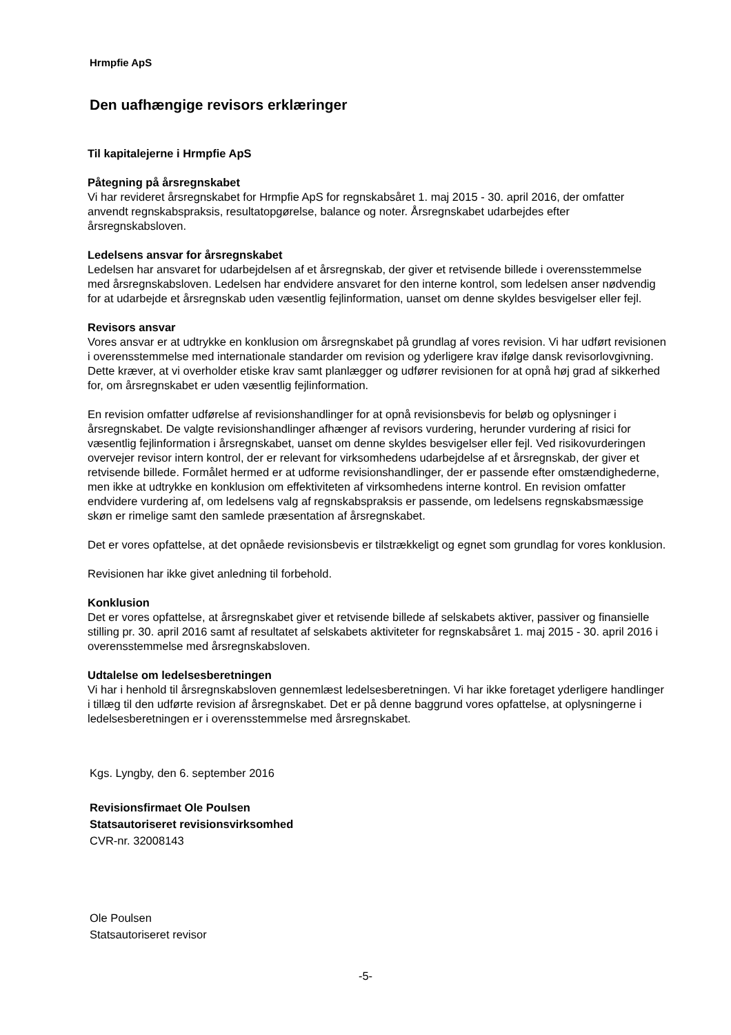Hrmpfie ApS
Den uafhængige revisors erklæringer
Til kapitalejerne i Hrmpfie ApS
Påtegning på årsregnskabet
Vi har revideret årsregnskabet for Hrmpfie ApS for regnskabsåret 1. maj 2015 - 30. april 2016, der omfatter anvendt regnskabspraksis, resultatopgørelse, balance og noter. Årsregnskabet udarbejdes efter årsregnskabsloven.
Ledelsens ansvar for årsregnskabet
Ledelsen har ansvaret for udarbejdelsen af et årsregnskab, der giver et retvisende billede i overensstemmelse med årsregnskabsloven. Ledelsen har endvidere ansvaret for den interne kontrol, som ledelsen anser nødvendig for at udarbejde et årsregnskab uden væsentlig fejlinformation, uanset om denne skyldes besvigelser eller fejl.
Revisors ansvar
Vores ansvar er at udtrykke en konklusion om årsregnskabet på grundlag af vores revision. Vi har udført revisionen i overensstemmelse med internationale standarder om revision og yderligere krav ifølge dansk revisorlovgivning. Dette kræver, at vi overholder etiske krav samt planlægger og udfører revisionen for at opnå høj grad af sikkerhed for, om årsregnskabet er uden væsentlig fejlinformation.
En revision omfatter udførelse af revisionshandlinger for at opnå revisionsbevis for beløb og oplysninger i årsregnskabet. De valgte revisionshandlinger afhænger af revisors vurdering, herunder vurdering af risici for væsentlig fejlinformation i årsregnskabet, uanset om denne skyldes besvigelser eller fejl. Ved risikovurderingen overvejer revisor intern kontrol, der er relevant for virksomhedens udarbejdelse af et årsregnskab, der giver et retvisende billede. Formålet hermed er at udforme revisionshandlinger, der er passende efter omstændighederne, men ikke at udtrykke en konklusion om effektiviteten af virksomhedens interne kontrol. En revision omfatter endvidere vurdering af, om ledelsens valg af regnskabspraksis er passende, om ledelsens regnskabsmæssige skøn er rimelige samt den samlede præsentation af årsregnskabet.
Det er vores opfattelse, at det opnåede revisionsbevis er tilstrækkeligt og egnet som grundlag for vores konklusion.
Revisionen har ikke givet anledning til forbehold.
Konklusion
Det er vores opfattelse, at årsregnskabet giver et retvisende billede af selskabets aktiver, passiver og finansielle stilling pr. 30. april 2016 samt af resultatet af selskabets aktiviteter for regnskabsåret 1. maj 2015 - 30. april 2016 i overensstemmelse med årsregnskabsloven.
Udtalelse om ledelsesberetningen
Vi har i henhold til årsregnskabsloven gennemlæst ledelsesberetningen. Vi har ikke foretaget yderligere handlinger i tillæg til den udførte revision af årsregnskabet. Det er på denne baggrund vores opfattelse, at oplysningerne i ledelsesberetningen er i overensstemmelse med årsregnskabet.
Kgs. Lyngby, den 6. september 2016
Revisionsfirmaet Ole Poulsen
Statsautoriseret revisionsvirksomhed
CVR-nr. 32008143
Ole Poulsen
Statsautoriseret revisor
-5-